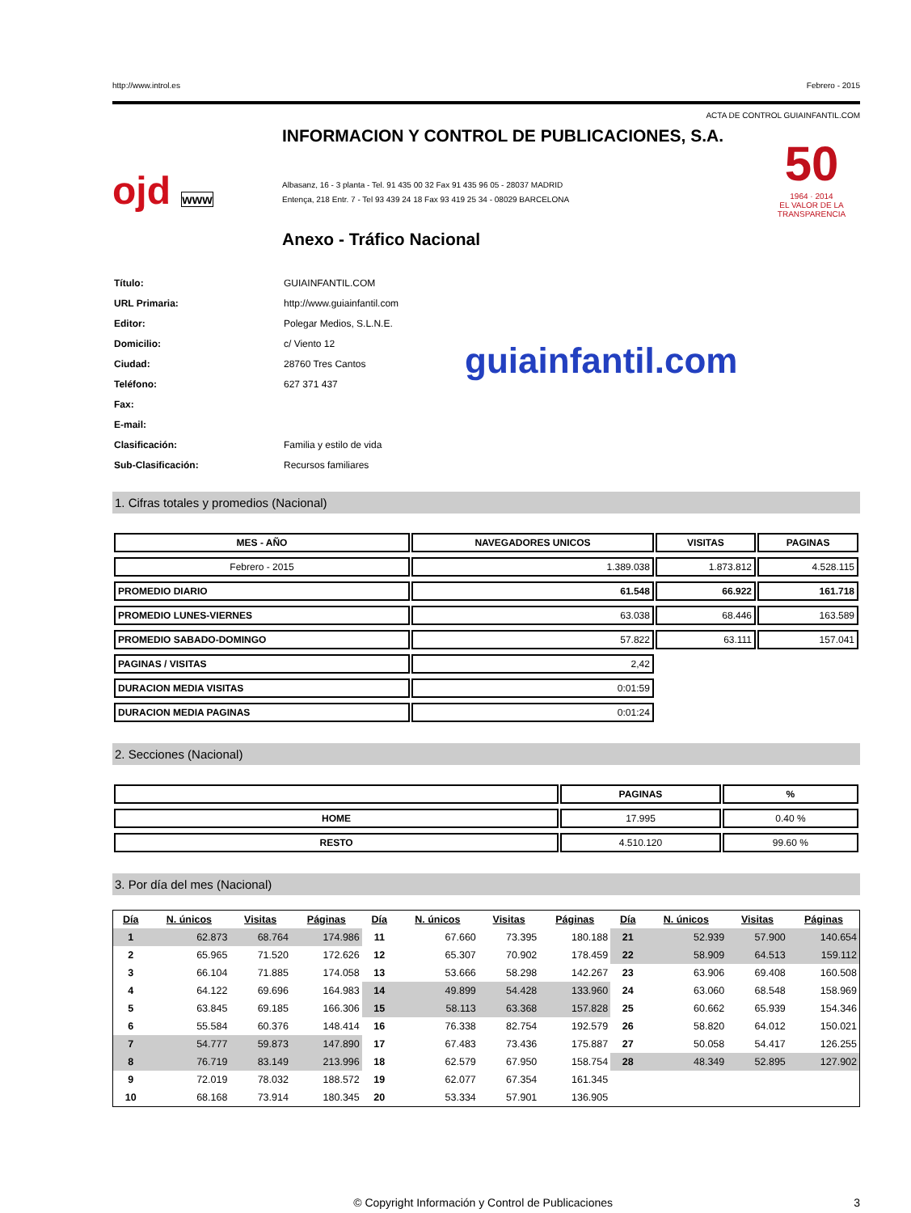http://www.introl.es Febrero - 2015
ACTA DE CONTROL GUIAINFANTIL.COM
ojd www
INFORMACION Y CONTROL DE PUBLICACIONES, S.A.
Albasanz, 16 - 3 planta - Tel. 91 435 00 32 Fax 91 435 96 05 - 28037 MADRID
Entença, 218 Entr. 7 - Tel 93 439 24 18 Fax 93 419 25 34 - 08029 BARCELONA
Anexo - Tráfico Nacional
50
1964 · 2014
EL VALOR DE LA TRANSPARENCIA
| Título: | GUIAINFANTIL.COM |
| URL Primaria: | http://www.guiainfantil.com |
| Editor: | Polegar Medios, S.L.N.E. |
| Domicilio: | c/ Viento 12 |
| Ciudad: | 28760 Tres Cantos |
| Teléfono: | 627 371 437 |
| Fax: | |
| E-mail: | |
| Clasificación: | Familia y estilo de vida |
| Sub-Clasificación: | Recursos familiares |
guiainfantil.com
1. Cifras totales y promedios (Nacional)
| MES - AÑO | NAVEGADORES UNICOS | VISITAS | PAGINAS |
| --- | --- | --- | --- |
| Febrero - 2015 | 1.389.038 | 1.873.812 | 4.528.115 |
| PROMEDIO DIARIO | 61.548 | 66.922 | 161.718 |
| PROMEDIO LUNES-VIERNES | 63.038 | 68.446 | 163.589 |
| PROMEDIO SABADO-DOMINGO | 57.822 | 63.111 | 157.041 |
| PAGINAS / VISITAS | 2,42 | | |
| DURACION MEDIA VISITAS | 0:01:59 | | |
| DURACION MEDIA PAGINAS | 0:01:24 | | |
2. Secciones (Nacional)
| | PAGINAS | % |
| --- | --- | --- |
| HOME | 17.995 | 0.40 % |
| RESTO | 4.510.120 | 99.60 % |
3. Por día del mes (Nacional)
| Día | N. únicos | Visitas | Páginas | Día | N. únicos | Visitas | Páginas | Día | N. únicos | Visitas | Páginas |
| --- | --- | --- | --- | --- | --- | --- | --- | --- | --- | --- | --- |
| 1 | 62.873 | 68.764 | 174.986 | 11 | 67.660 | 73.395 | 180.188 | 21 | 52.939 | 57.900 | 140.654 |
| 2 | 65.965 | 71.520 | 172.626 | 12 | 65.307 | 70.902 | 178.459 | 22 | 58.909 | 64.513 | 159.112 |
| 3 | 66.104 | 71.885 | 174.058 | 13 | 53.666 | 58.298 | 142.267 | 23 | 63.906 | 69.408 | 160.508 |
| 4 | 64.122 | 69.696 | 164.983 | 14 | 49.899 | 54.428 | 133.960 | 24 | 63.060 | 68.548 | 158.969 |
| 5 | 63.845 | 69.185 | 166.306 | 15 | 58.113 | 63.368 | 157.828 | 25 | 60.662 | 65.939 | 154.346 |
| 6 | 55.584 | 60.376 | 148.414 | 16 | 76.338 | 82.754 | 192.579 | 26 | 58.820 | 64.012 | 150.021 |
| 7 | 54.777 | 59.873 | 147.890 | 17 | 67.483 | 73.436 | 175.887 | 27 | 50.058 | 54.417 | 126.255 |
| 8 | 76.719 | 83.149 | 213.996 | 18 | 62.579 | 67.950 | 158.754 | 28 | 48.349 | 52.895 | 127.902 |
| 9 | 72.019 | 78.032 | 188.572 | 19 | 62.077 | 67.354 | 161.345 | | | | |
| 10 | 68.168 | 73.914 | 180.345 | 20 | 53.334 | 57.901 | 136.905 | | | | |
© Copyright Información y Control de Publicaciones 3